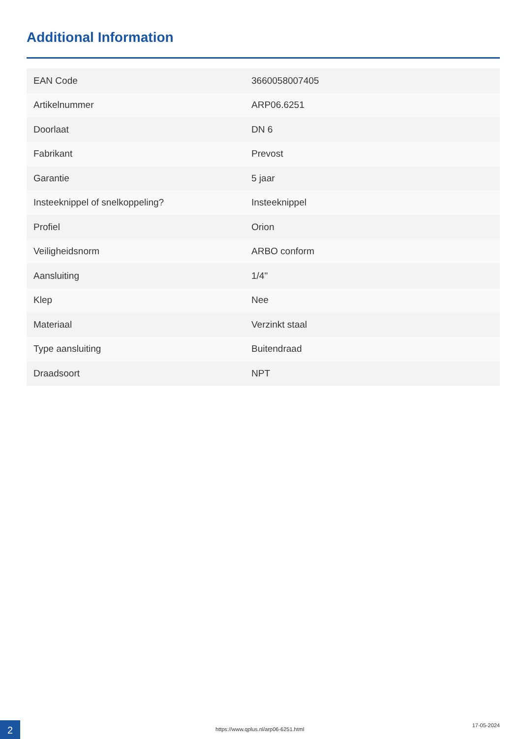Additional Information
| EAN Code | 3660058007405 |
| Artikelnummer | ARP06.6251 |
| Doorlaat | DN 6 |
| Fabrikant | Prevost |
| Garantie | 5 jaar |
| Insteeknippel of snelkoppeling? | Insteeknippel |
| Profiel | Orion |
| Veiligheidsnorm | ARBO conform |
| Aansluiting | 1/4" |
| Klep | Nee |
| Materiaal | Verzinkt staal |
| Type aansluiting | Buitendraad |
| Draadsoort | NPT |
2
https://www.qplus.nl/arp06-6251.html
17-05-2024